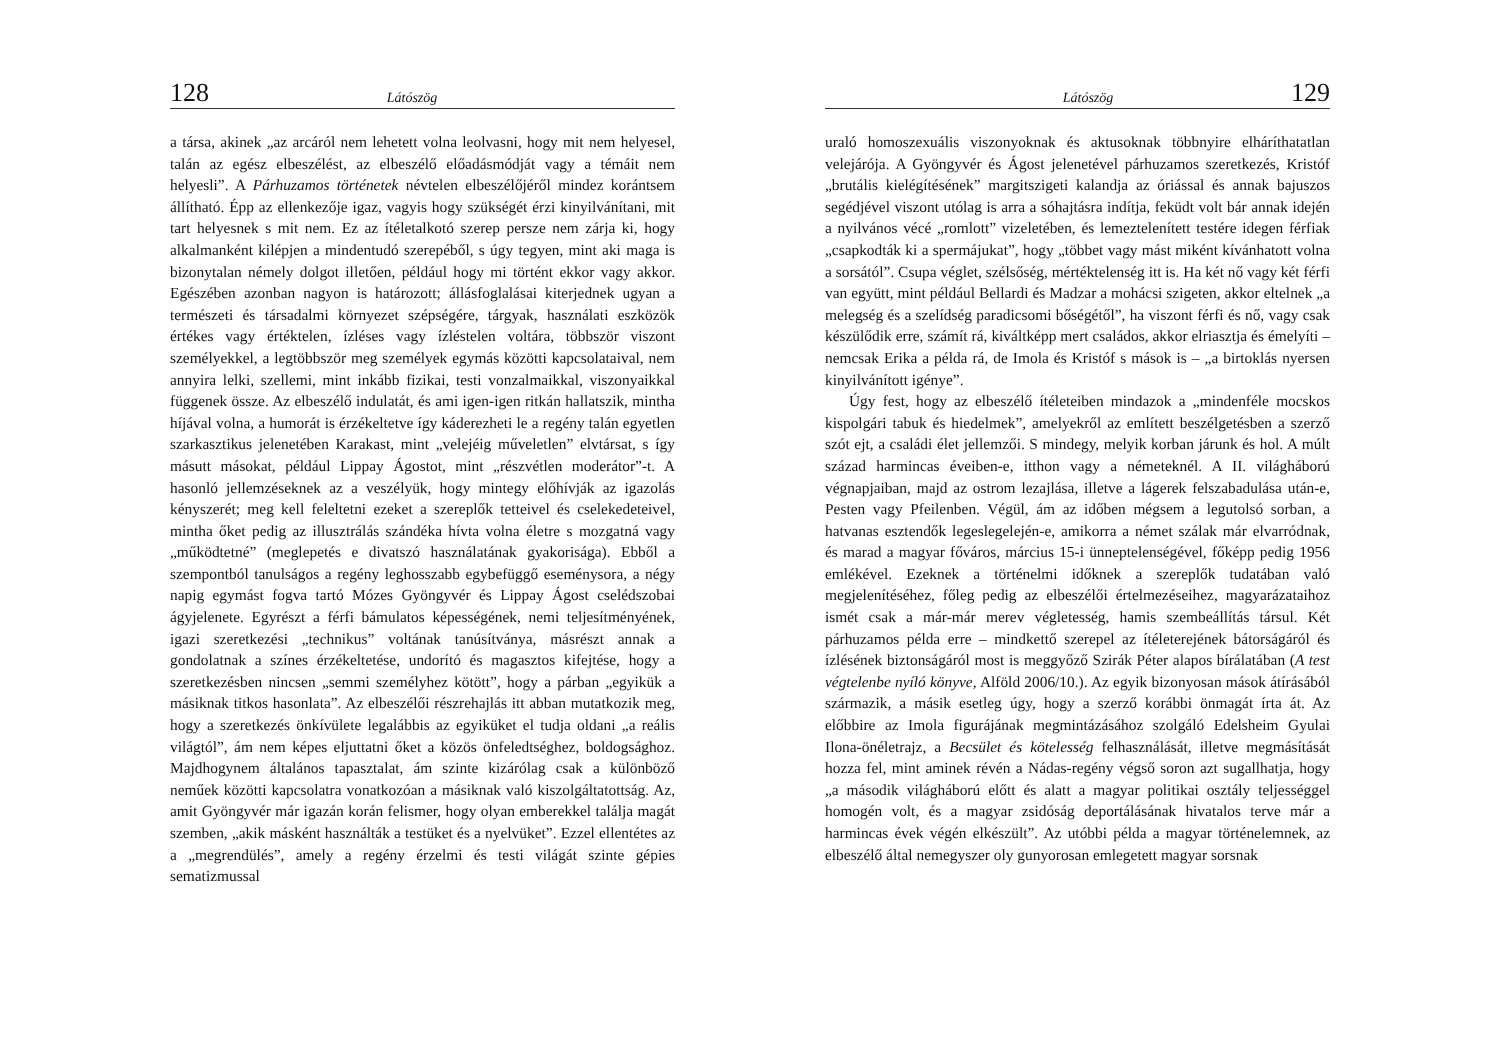128 Látószög
a társa, akinek „az arcáról nem lehetett volna leolvasni, hogy mit nem helyesel, talán az egész elbeszélést, az elbeszélő előadásmódját vagy a témáit nem helyesli”. A Párhuzamos történetek névtelen elbeszélőjéről mindez korántsem állítható. Épp az ellenkezője igaz, vagyis hogy szükségét érzi kinyilvánítani, mit tart helyesnek s mit nem. Ez az ítéletalkotó szerep persze nem zárja ki, hogy alkalmanként kilépjen a mindentudó szerepéből, s úgy tegyen, mint aki maga is bizonytalan némely dolgot illetően, például hogy mi történt ekkor vagy akkor. Egészében azonban nagyon is határozott; állásfoglalásai kiterjednek ugyan a természeti és társadalmi környezet szépségére, tárgyak, használati eszközök értékes vagy értéktelen, ízléses vagy ízléstelen voltára, többször viszont személyekkel, a legtöbbször meg személyek egymás közötti kapcsolataival, nem annyira lelki, szellemi, mint inkább fizikai, testi vonzalmaikkal, viszonyaikkal függenek össze. Az elbeszélő indulatát, és ami igen-igen ritkán hallatszik, mintha híjával volna, a humorát is érzékeltetve így káderezheti le a regény talán egyetlen szarkasztikus jelenetében Karakast, mint „velejéig műveletlen” elvtársat, s így másutt másokat, például Lippay Ágostot, mint „részvétlen moderátor”-t. A hasonló jellemzéseknek az a veszélyük, hogy mintegy előhívják az igazolás kényszerét; meg kell feleltetni ezeket a szereplők tetteivel és cselekedeteivel, mintha őket pedig az illusztrálás szándéka hívta volna életre s mozgatná vagy „működtetné” (meglepetés e divatszó használatának gyakorisága). Ebből a szempontból tanulságos a regény leghosszabb egybefüggő eseménysora, a négy napig egymást fogva tartó Mózes Gyöngyvér és Lippay Ágost cselédszobai ágyjelenete. Egyrészt a férfi bámulatos képességének, nemi teljesítményének, igazi szeretkezési „technikus” voltának tanúsítványa, másrészt annak a gondolatnak a színes érzékeltetése, undorító és magasztos kifejtése, hogy a szeretkezésben nincsen „semmi személyhez kötött”, hogy a párban „egyikük a másiknak titkos hasonlata”. Az elbeszélői részrehajlás itt abban mutatkozik meg, hogy a szeretkezés önkívülete legalábbis az egyiküket el tudja oldani „a reális világtól”, ám nem képes eljuttatni őket a közös önfeledtséghez, boldogsághoz. Majdhogynem általános tapasztalat, ám szinte kizárólag csak a különböző neműek közötti kapcsolatra vonatkozóan a másiknak való kiszolgáltatottság. Az, amit Gyöngyvér már igazán korán felismer, hogy olyan emberekkel találja magát szemben, „akik másként használták a testüket és a nyelvüket”. Ezzel ellentétes az a „megrendülés”, amely a regény érzelmi és testi világát szinte gépies sematizmussal
Látószög 129
uraló homoszexuális viszonyoknak és aktusoknak többnyire elháríthatatlan velejárója. A Gyöngyvér és Ágost jelenetével párhuzamos szeretkezés, Kristóf „brutális kielégítésének” margitszigeti kalandja az óriással és annak bajuszos segédjével viszont utólag is arra a sóhajtásra indítja, feküdt volt bár annak idején a nyilvános vécé „romlott” vizeletében, és lemeztelenített testére idegen férfiak „csapkodták ki a spermájukat”, hogy „többet vagy mást miként kívánhatott volna a sorsától”. Csupa véglet, szélsőség, mértéktelenség itt is. Ha két nő vagy két férfi van együtt, mint például Bellardi és Madzar a mohácsi szigeten, akkor eltelnek „a melegség és a szelídség paradicsomi bőségétől”, ha viszont férfi és nő, vagy csak készülődik erre, számít rá, kiváltképp mert családos, akkor elriasztja és émelyíti – nemcsak Erika a példa rá, de Imola és Kristóf s mások is – „a birtoklás nyersen kinyilvánított igénye”.
Úgy fest, hogy az elbeszélő ítéleteiben mindazok a „mindenféle mocskos kispolgári tabuk és hiedelmek”, amelyekről az említett beszélgetésben a szerző szót ejt, a családi élet jellemzői. S mindegy, melyik korban járunk és hol. A múlt század harmincas éveiben-e, itthon vagy a németeknél. A II. világháború végnapjaiban, majd az ostrom lezajlása, illetve a lágerek felszabadulása után-e, Pesten vagy Pfeilenben. Végül, ám az időben mégsem a legutolsó sorban, a hatvanas esztendők legeslegelején-e, amikorra a német szálak már elvarródnak, és marad a magyar főváros, március 15-i ünneptelenségével, főképp pedig 1956 emlékével. Ezeknek a történelmi időknek a szereplők tudatában való megjelenítéséhez, főleg pedig az elbeszélői értelmezéseihez, magyarázataihoz ismét csak a már-már merev végletesség, hamis szembeállítás társul. Két párhuzamos példa erre – mindkettő szerepel az ítéleterejének bátorságáról és ízlésének biztonságáról most is meggyőző Szirák Péter alapos bírálatában (A test végtelenbe nyíló könyve, Alföld 2006/10.). Az egyik bizonyosan mások átírásából származik, a másik esetleg úgy, hogy a szerző korábbi önmagát írta át. Az előbbire az Imola figurájának megmintázásához szolgáló Edelsheim Gyulai Ilona-önéletrajz, a Becsület és kötelesség felhasználását, illetve megmásítását hozza fel, mint aminek révén a Nádas-regény végső soron azt sugallhatja, hogy „a második világháború előtt és alatt a magyar politikai osztály teljességgel homogén volt, és a magyar zsidóság deportálásának hivatalos terve már a harmincas évek végén elkészült”. Az utóbbi példa a magyar történelemnek, az elbeszélő által nemegyszer oly gunyorosan emlegetett magyar sorsnak